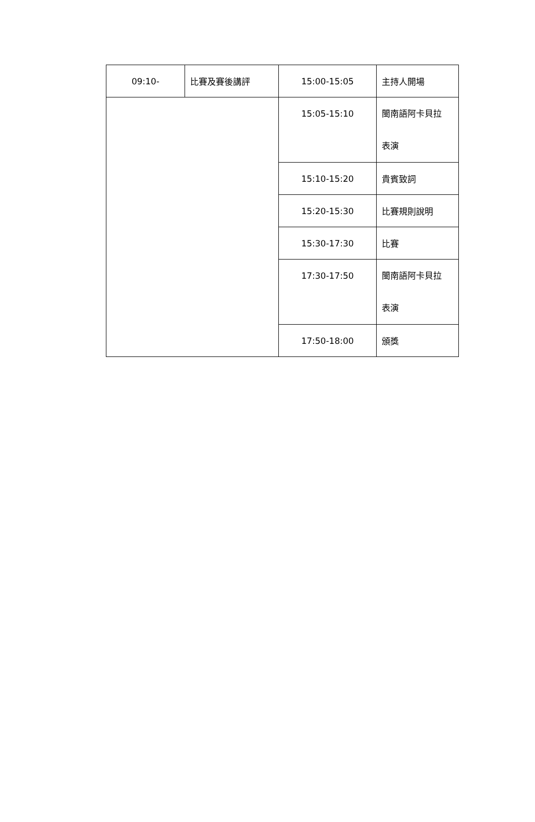| 09:10- | 比賽及賽後講評 | 15:00-15:05 | 主持人開場 |
| | | 15:05-15:10 | 閩南語阿卡貝拉 表演 |
| | | 15:10-15:20 | 貴賓致詞 |
| | | 15:20-15:30 | 比賽規則說明 |
| | | 15:30-17:30 | 比賽 |
| | | 17:30-17:50 | 閩南語阿卡貝拉 表演 |
| | | 17:50-18:00 | 頒獎 |